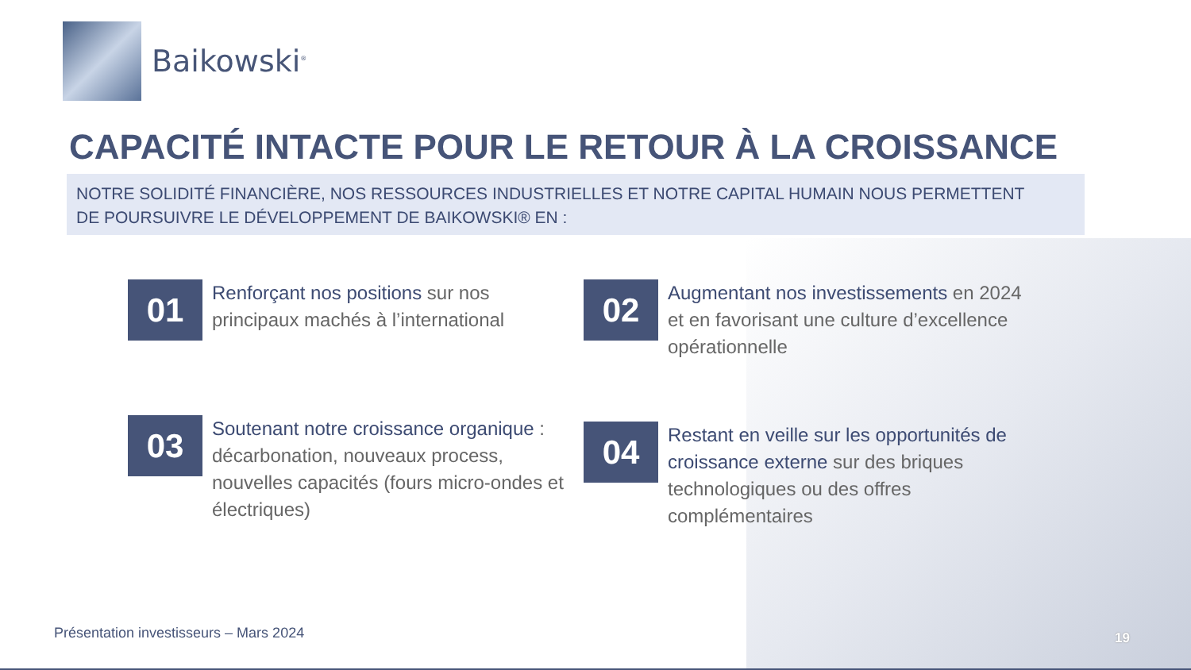Baikowski<sup>®</sup>
CAPACITÉ INTACTE POUR LE RETOUR À LA CROISSANCE
NOTRE SOLIDITÉ FINANCIÈRE, NOS RESSOURCES INDUSTRIELLES ET NOTRE CAPITAL HUMAIN NOUS PERMETTENT
DE POURSUIVRE LE DÉVELOPPEMENT DE BAIKOWSKI® EN :
01
Renforçant nos positions sur nos principaux machés à l’international
02
Augmentant nos investissements en 2024 et en favorisant une culture d’excellence opérationnelle
03
Soutenant notre croissance organique : décarbonation, nouveaux process, nouvelles capacités (fours micro-ondes et électriques)
04
Restant en veille sur les opportunités de croissance externe sur des briques technologiques ou des offres complémentaires
Présentation investisseurs – Mars 2024
19